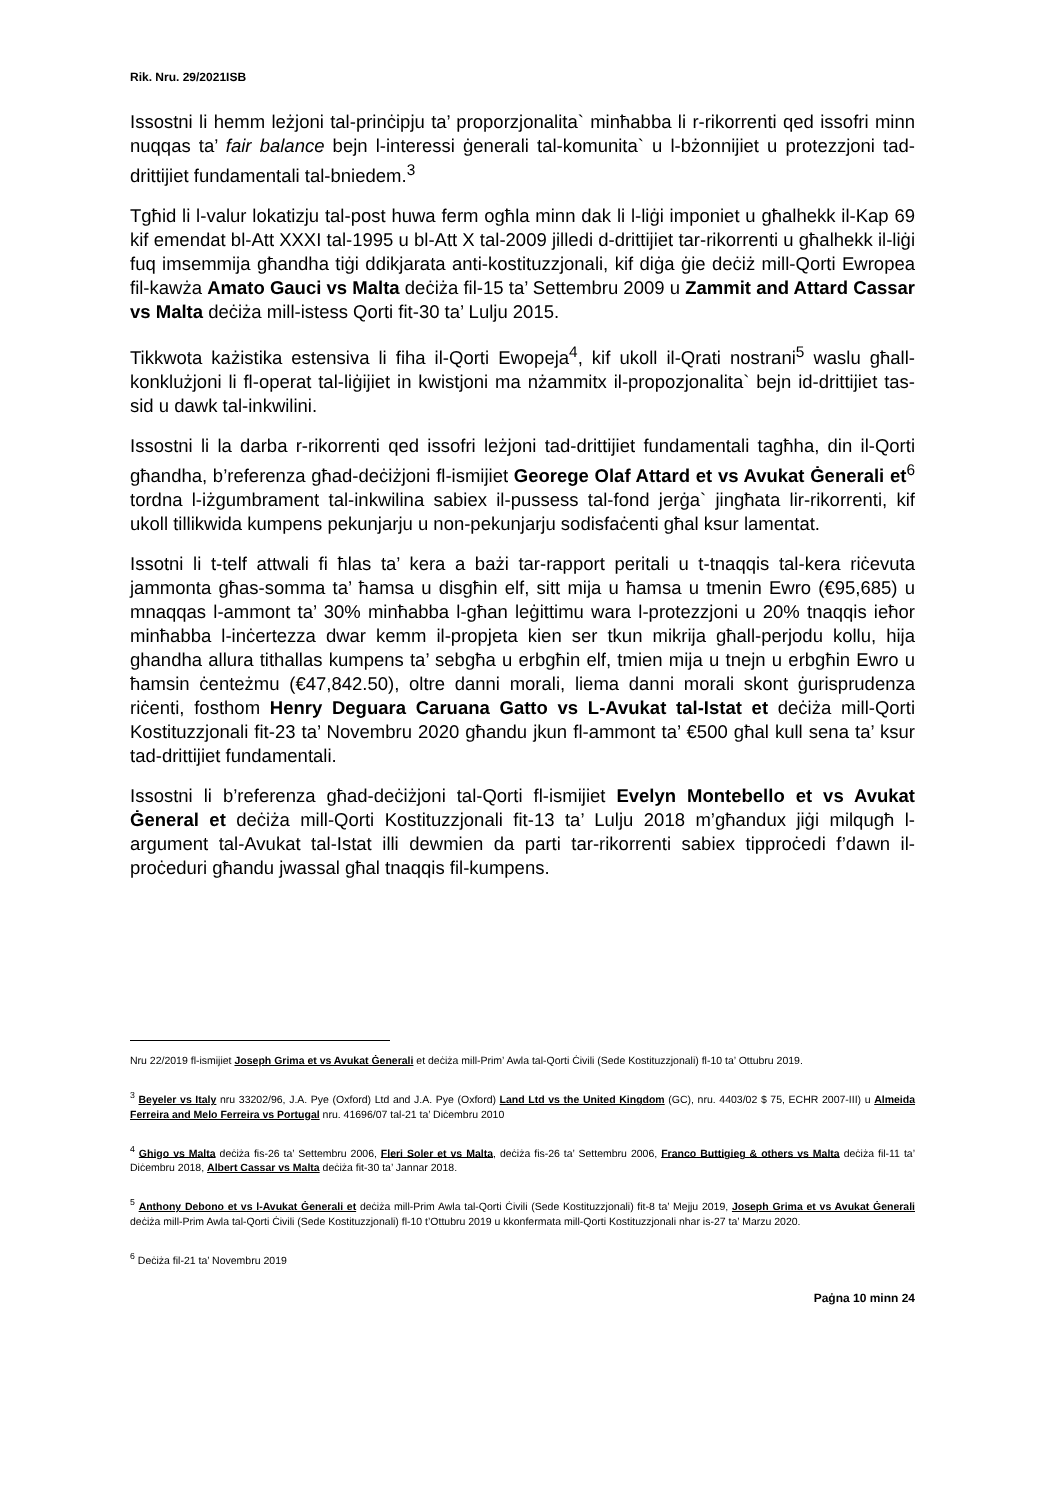Rik. Nru. 29/2021ISB
Issostni li hemm leżjoni tal-prinċipju ta’ proporzjonalita` minħabba li r-rikorrenti qed issofri minn nuqqas ta’ fair balance bejn l-interessi ġenerali tal-komunita` u l-bżonnijiet u protezzjoni tad-drittijiet fundamentali tal-bniedem.<sup>3</sup>
Tgħid li l-valur lokatizju tal-post huwa ferm ogħla minn dak li l-liġi imponiet u għalhekk il-Kap 69 kif emendat bl-Att XXXI tal-1995 u bl-Att X tal-2009 jilledi d-drittijiet tar-rikorrenti u għalhekk il-liġi fuq imsemmija għandha tiġi ddikjarata anti-kostituzzjonali, kif diġa ġie deċiż mill-Qorti Ewropea fil-kawża Amato Gauci vs Malta deċiża fil-15 ta’ Settembru 2009 u Zammit and Attard Cassar vs Malta deċiża mill-istess Qorti fit-30 ta’ Lulju 2015.
Tikkwota każistika estensiva li fiha il-Qorti Ewopeja<sup>4</sup>, kif ukoll il-Qrati nostrani<sup>5</sup> waslu għall-konklużjoni li fl-operat tal-liġijiet in kwistjoni ma nżammitx il-propozjonalita` bejn id-drittijiet tas-sid u dawk tal-inkwilini.
Issostni li la darba r-rikorrenti qed issofri leżjoni tad-drittijiet fundamentali tagħha, din il-Qorti għandha, b’referenza għad-deċiżjoni fl-ismijiet Georege Olaf Attard et vs Avukat Ġenerali et<sup>6</sup> tordna l-iżgumbrament tal-inkwilina sabiex il-pussess tal-fond jerġa` jingħata lir-rikorrenti, kif ukoll tillikwida kumpens pekunjarju u non-pekunjarju sodisfaċenti għal ksur lamentat.
Issotni li t-telf attwali fi ħlas ta’ kera a bażi tar-rapport peritali u t-tnaqqis tal-kera riċevuta jammonta għas-somma ta’ ħamsa u disgħin elf, sitt mija u ħamsa u tmenin Ewro (€95,685) u mnaqqas l-ammont ta’ 30% minħabba l-għan leġittimu wara l-protezzjoni u 20% tnaqqis ieħor minħabba l-inċertezza dwar kemm il-propjeta kien ser tkun mikrija għall-perjodu kollu, hija ghandha allura tithallas kumpens ta’ sebgħa u erbgħin elf, tmien mija u tnejn u erbgħin Ewro u ħamsin ċenteżmu (€47,842.50), oltre danni morali, liema danni morali skont ġurisprudenza riċenti, fosthom Henry Deguara Caruana Gatto vs L-Avukat tal-Istat et deċiża mill-Qorti Kostituzzjonali fit-23 ta’ Novembru 2020 għandu jkun fl-ammont ta’ €500 għal kull sena ta’ ksur tad-drittijiet fundamentali.
Issostni li b’referenza għad-deċiżjoni tal-Qorti fl-ismijiet Evelyn Montebello et vs Avukat Ġeneral et deċiża mill-Qorti Kostituzzjonali fit-13 ta’ Lulju 2018 m’għandux jiġi milqugħ l-argument tal-Avukat tal-Istat illi dewmien da parti tar-rikorrenti sabiex tipproċedi f’dawn il-proċeduri għandu jwassal għal tnaqqis fil-kumpens.
Nru 22/2019 fl-ismijiet Joseph Grima et vs Avukat Ġenerali et deċiża mill-Prim’ Awla tal-Qorti Ċivili (Sede Kostituzzjonali) fl-10 ta’ Ottubru 2019.
<sup>3</sup> Beyeler vs Italy nru 33202/96, J.A. Pye (Oxford) Ltd and J.A. Pye (Oxford) Land Ltd vs the United Kingdom (GC), nru. 4403/02 $ 75, ECHR 2007-III) u Almeida Ferreira and Melo Ferreira vs Portugal nru. 41696/07 tal-21 ta’ Diċembru 2010
<sup>4</sup> Ghigo vs Malta deċiża fis-26 ta’ Settembru 2006, Fleri Soler et vs Malta, deċiża fis-26 ta’ Settembru 2006, Franco Buttigieg & others vs Malta deċiża fil-11 ta’ Diċembru 2018, Albert Cassar vs Malta deċiża fit-30 ta’ Jannar 2018.
<sup>5</sup> Anthony Debono et vs l-Avukat Ġenerali et deċiża mill-Prim Awla tal-Qorti Ċivili (Sede Kostituzzjonali) fit-8 ta’ Mejju 2019, Joseph Grima et vs Avukat Ġenerali deċiża mill-Prim Awla tal-Qorti Ċivili (Sede Kostituzzjonali) fl-10 t’Ottubru 2019 u kkonfermata mill-Qorti Kostituzzjonali nhar is-27 ta’ Marzu 2020.
<sup>6</sup> Deċiża fil-21 ta’ Novembru 2019
Paġna 10 minn 24